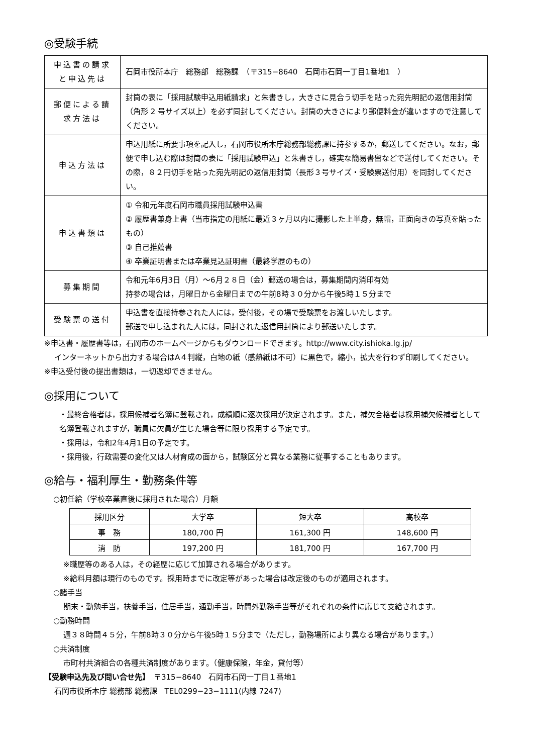◎受験手続
| 申込書の請求と申込先は | 石岡市役所本庁 総務部 総務課 （〒315−8640 石岡市石岡一丁目1番地1 ） |
| 郵便による請求方法は | 封筒の表に「採用試験申込用紙請求」と朱書きし，大きさに見合う切手を貼った宛先明記の返信用封筒（角形 2 号サイズ以上）を必ず同封してください。封筒の大きさにより郵便料金が違いますので注意してください。 |
| 申込方法は | 申込用紙に所要事項を記入し，石岡市役所本庁総務部総務課に持参するか，郵送してください。なお，郵便で申し込む際は封筒の表に「採用試験申込」と朱書きし，確実な簡易書留などで送付してください。その際，８２円切手を貼った宛先明記の返信用封筒（長形３号サイズ・受験票送付用）を同封してください。 |
| 申込書類は | ① 令和元年度石岡市職員採用試験申込書 ② 履歴書兼身上書（当市指定の用紙に最近３ヶ月以内に撮影した上半身，無帽，正面向きの写真を貼ったもの） ③ 自己推薦書 ④ 卒業証明書または卒業見込証明書（最終学歴のもの） |
| 募集期間 | 令和元年6月3日（月）～6月２８日（金）郵送の場合は，募集期間内消印有効 持参の場合は，月曜日から金曜日までの午前8時３０分から午後5時１５分まで |
| 受験票の送付 | 申込書を直接持参された人には，受付後，その場で受験票をお渡しいたします。 郵送で申し込まれた人には，同封された返信用封筒により郵送いたします。 |
※申込書・履歴書等は，石岡市のホームページからもダウンロードできます。http://www.city.ishioka.lg.jp/
インターネットから出力する場合はA４判縦，白地の紙（感熱紙は不可）に黒色で，縮小，拡大を行わず印刷してください。
※申込受付後の提出書類は，一切返却できません。
◎採用について
・最終合格者は，採用候補者名簿に登載され，成績順に逐次採用が決定されます。また，補欠合格者は採用補欠候補者として名簿登載されますが，職員に欠員が生じた場合等に限り採用する予定です。
・採用は，令和2年4月1日の予定です。
・採用後，行政需要の変化又は人材育成の面から，試験区分と異なる業務に従事することもあります。
◎給与・福利厚生・勤務条件等
○初任給（学校卒業直後に採用された場合）月額
| 採用区分 | 大学卒 | 短大卒 | 高校卒 |
| --- | --- | --- | --- |
| 事 務 | 180,700 円 | 161,300 円 | 148,600 円 |
| 消 防 | 197,200 円 | 181,700 円 | 167,700 円 |
※職歴等のある人は，その経歴に応じて加算される場合があります。
※給料月額は現行のものです。採用時までに改定等があった場合は改定後のものが適用されます。
○諸手当
期末・勤勉手当，扶養手当，住居手当，通勤手当，時間外勤務手当等がそれぞれの条件に応じて支給されます。
○勤務時間
週３８時間４５分，午前8時３０分から午後5時１５分まで（ただし，勤務場所により異なる場合があります。）
○共済制度
市町村共済組合の各種共済制度があります。（健康保険，年金，貸付等）
【受験申込先及び問い合せ先】　〒315−8640　石岡市石岡一丁目１番地1
石岡市役所本庁 総務部 総務課　TEL0299−23−1111(内線 7247)